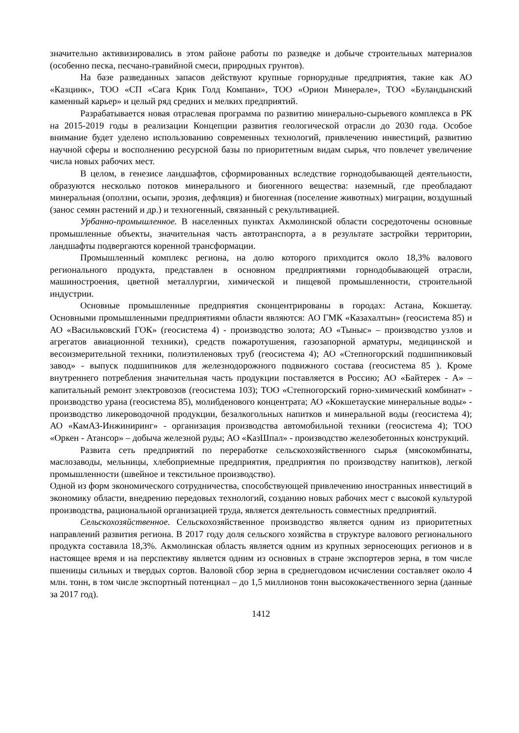значительно активизировались в этом районе работы по разведке и добыче строительных материалов (особенно песка, песчано-гравийной смеси, природных грунтов).
На базе разведанных запасов действуют крупные горнорудные предприятия, такие как АО «Казцинк», ТОО «СП «Сага Крик Голд Компани», ТОО «Орион Минерале», ТОО «Буландынский каменный карьер» и целый ряд средних и мелких предприятий.
Разрабатывается новая отраслевая программа по развитию минерально-сырьевого комплекса в РК на 2015-2019 годы в реализации Концепции развития геологической отрасли до 2030 года. Особое внимание будет уделено использованию современных технологий, привлечению инвестиций, развитию научной сферы и восполнению ресурсной базы по приоритетным видам сырья, что повлечет увеличение числа новых рабочих мест.
В целом, в генезисе ландшафтов, сформированных вследствие горнодобывающей деятельности, образуются несколько потоков минерального и биогенного вещества: наземный, где преобладают минеральная (оползни, осыпи, эрозия, дефляция) и биогенная (поселение животных) миграции, воздушный (занос семян растений и др.) и техногенный, связанный с рекультивацией.
Урбанно-промышленное. В населенных пунктах Акмолинской области сосредоточены основные промышленные объекты, значительная часть автотранспорта, а в результате застройки территории, ландшафты подвергаются коренной трансформации.
Промышленный комплекс региона, на долю которого приходится около 18,3% валового регионального продукта, представлен в основном предприятиями горнодобывающей отрасли, машиностроения, цветной металлургии, химической и пищевой промышленности, строительной индустрии.
Основные промышленные предприятия сконцентрированы в городах: Астана, Кокшетау. Основными промышленными предприятиями области являются: АО ГМК «Казахалтын» (геосистема 85) и АО «Васильковский ГОК» (геосистема 4) - производство золота; АО «Тыныс» – производство узлов и агрегатов авиационной техники), средств пожаротушения, газозапорной арматуры, медицинской и весоизмерительной техники, полиэтиленовых труб (геосистема 4); АО «Степногорский подшипниковый завод» - выпуск подшипников для железнодорожного подвижного состава (геосистема 85 ). Кроме внутреннего потребления значительная часть продукции поставляется в Россию; АО «Байтерек - А» – капитальный ремонт электровозов (геосистема 103); ТОО «Степногорский горно-химический комбинат» - производство урана (геосистема 85), молибденового концентрата; АО «Кокшетауские минеральные воды» - производство ликероводочной продукции, безалкогольных напитков и минеральной воды (геосистема 4); АО «КамАЗ-Инжиниринг» - организация производства автомобильной техники (геосистема 4); ТОО «Оркен - Атансор» – добыча железной руды; АО «КазШпал» - производство железобетонных конструкций.
Развита сеть предприятий по переработке сельскохозяйственного сырья (мясокомбинаты, маслозаводы, мельницы, хлебоприемные предприятия, предприятия по производству напитков), легкой промышленности (швейное и текстильное производство).
Одной из форм экономического сотрудничества, способствующей привлечению иностранных инвестиций в экономику области, внедрению передовых технологий, созданию новых рабочих мест с высокой культурой производства, рациональной организацией труда, является деятельность совместных предприятий.
Сельскохозяйственное. Сельскохозяйственное производство является одним из приоритетных направлений развития региона. В 2017 году доля сельского хозяйства в структуре валового регионального продукта составила 18,3%. Акмолинская область является одним из крупных зерносеющих регионов и в настоящее время и на перспективу является одним из основных в стране экспортеров зерна, в том числе пшеницы сильных и твердых сортов. Валовой сбор зерна в среднегодовом исчислении составляет около 4 млн. тонн, в том числе экспортный потенциал – до 1,5 миллионов тонн высококачественного зерна (данные за 2017 год).
1412